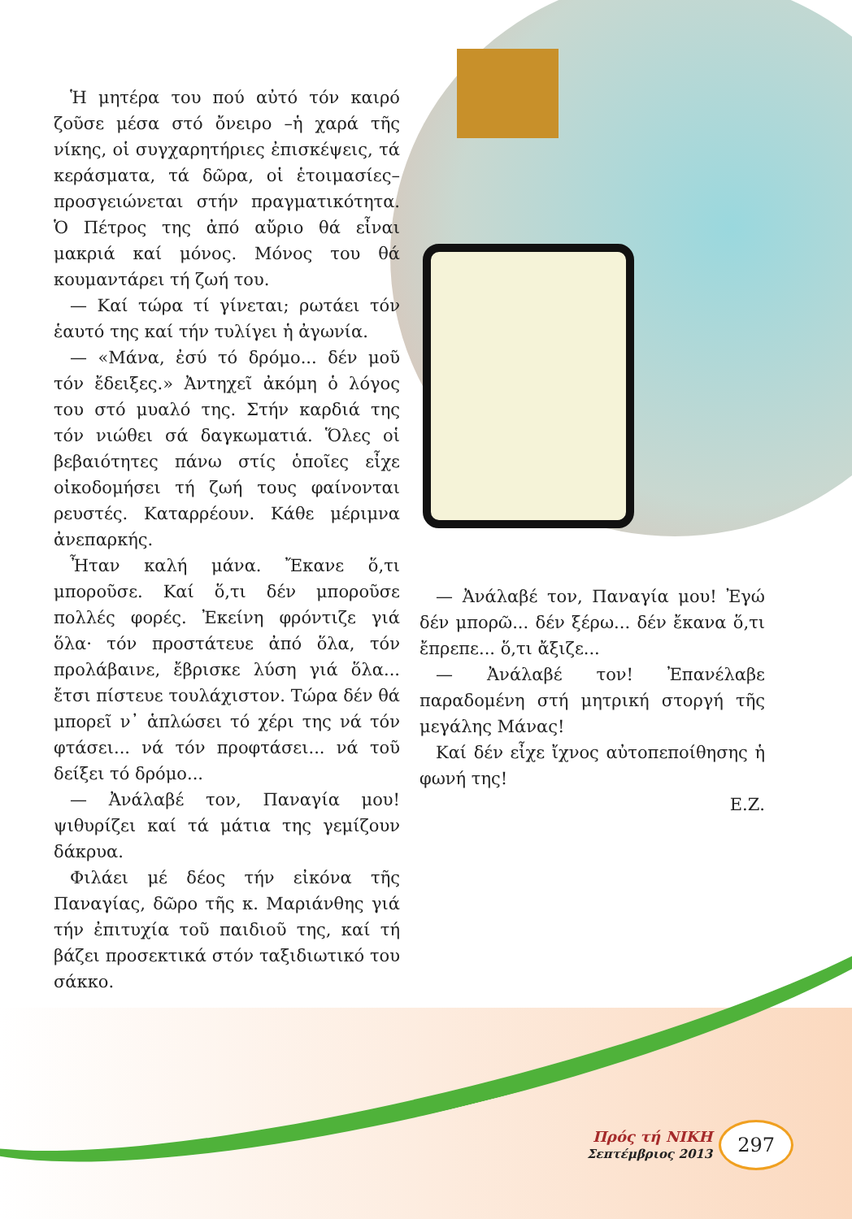Ἡ μητέρα του πού αὐτό τόν καιρό ζοῦσε μέσα στό ὄνειρο –ἡ χαρά τῆς νίκης, οἱ συγχαρητήριες ἐπισκέψεις, τά κεράσματα, τά δῶρα, οἱ ἑτοιμασίες– προσγειώνεται στήν πραγματικότητα. Ὁ Πέτρος της ἀπό αὔριο θά εἶναι μακριά καί μόνος. Μόνος του θά κουμαντάρει τή ζωή του.
— Καί τώρα τί γίνεται; ρωτάει τόν ἑαυτό της καί τήν τυλίγει ἡ ἀγωνία.
— «Μάνα, ἐσύ τό δρόμο... δέν μοῦ τόν ἔδειξες.» Ἀντηχεῖ ἀκόμη ὁ λόγος του στό μυαλό της. Στήν καρδιά της τόν νιώθει σά δαγκωματιά. Ὅλες οἱ βεβαιότητες πάνω στίς ὁποῖες εἶχε οἰκοδομήσει τή ζωή τους φαίνονται ρευστές. Καταρρέουν. Κάθε μέριμνα ἀνεπαρκής.
Ἦταν καλή μάνα. Ἔκανε ὅ,τι μποροῦσε. Καί ὅ,τι δέν μποροῦσε πολλές φορές. Ἐκείνη φρόντιζε γιά ὅλα· τόν προστάτευε ἀπό ὅλα, τόν προλάβαινε, ἔβρισκε λύση γιά ὅλα... ἔτσι πίστευε τουλάχιστον. Τώρα δέν θά μπορεῖ ν᾽ ἁπλώσει τό χέρι της νά τόν φτάσει... νά τόν προφτάσει... νά τοῦ δείξει τό δρόμο...
— Ἀνάλαβέ τον, Παναγία μου! ψιθυρίζει καί τά μάτια της γεμίζουν δάκρυα.
Φιλάει μέ δέος τήν εἰκόνα τῆς Παναγίας, δῶρο τῆς κ. Μαριάνθης γιά τήν ἐπιτυχία τοῦ παιδιοῦ της, καί τή βάζει προσεκτικά στόν ταξιδιωτικό του σάκκο.
— Ἀνάλαβέ τον, Παναγία μου! Ἐγώ δέν μπορῶ... δέν ξέρω... δέν ἔκανα ὅ,τι ἔπρεπε... ὅ,τι ἄξιζε...
— Ἀνάλαβέ τον! Ἐπανέλαβε παραδομένη στή μητρική στοργή τῆς μεγάλης Μάνας!
Καί δέν εἶχε ἴχνος αὐτοπεποίθησης ἡ φωνή της!
Ε.Ζ.
Πρός τή ΝΙΚΗ
Σεπτέμβριος 2013
297